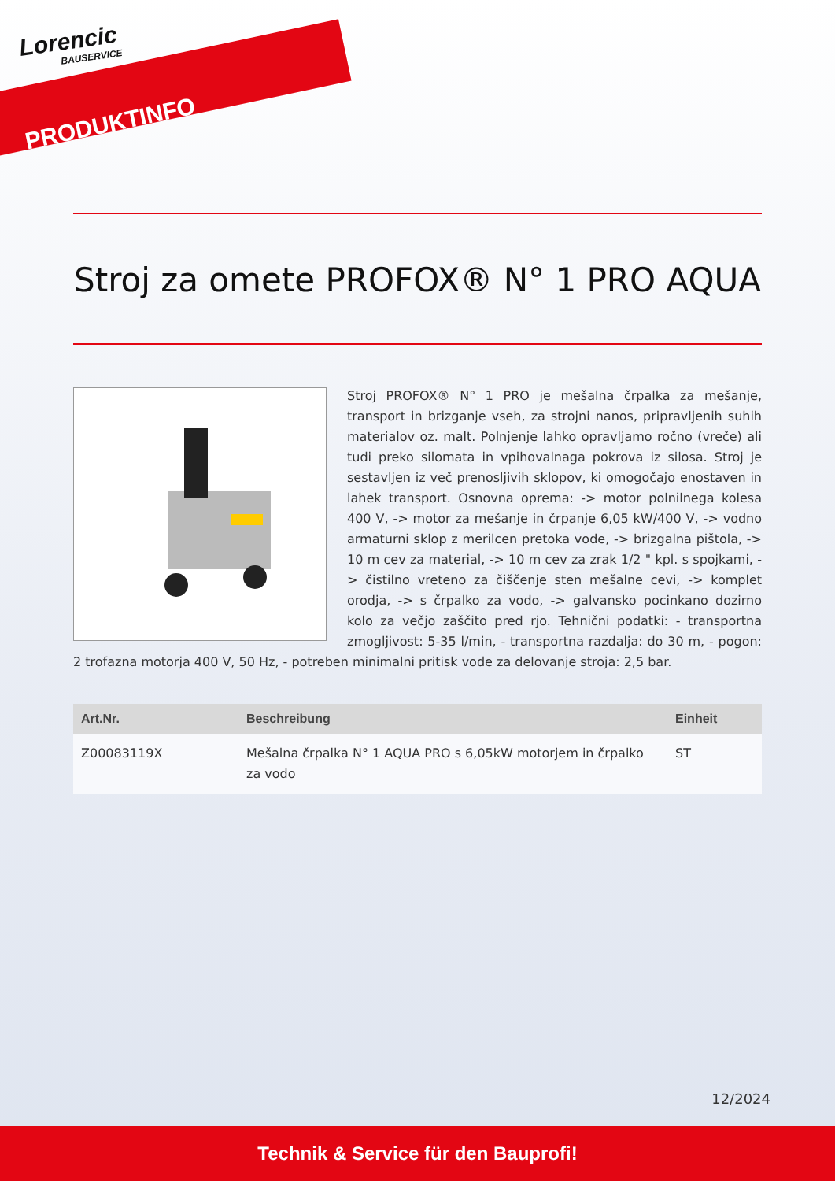Lorencic
BAUSERVICE
PRODUKTINFO
Stroj za omete PROFOX® N° 1 PRO AQUA
Stroj PROFOX® N° 1 PRO je mešalna črpalka za mešanje, transport in brizganje vseh, za strojni nanos, pripravljenih suhih materialov oz. malt. Polnjenje lahko opravljamo ročno (vreče) ali tudi preko silomata in vpihovalnaga pokrova iz silosa. Stroj je sestavljen iz več prenosljivih sklopov, ki omogočajo enostaven in lahek transport. Osnovna oprema: -> motor polnilnega kolesa 400 V, -> motor za mešanje in črpanje 6,05 kW/400 V, -> vodno armaturni sklop z merilcen pretoka vode, -> brizgalna pištola, -> 10 m cev za material, -> 10 m cev za zrak 1/2 " kpl. s spojkami, -> čistilno vreteno za čiščenje sten mešalne cevi, -> komplet orodja, -> s črpalko za vodo, -> galvansko pocinkano dozirno kolo za večjo zaščito pred rjo. Tehnični podatki: - transportna zmogljivost: 5-35 l/min, - transportna razdalja: do 30 m, - pogon: 2 trofazna motorja 400 V, 50 Hz, - potreben minimalni pritisk vode za delovanje stroja: 2,5 bar.
| Art.Nr. | Beschreibung | Einheit |
| --- | --- | --- |
| Z00083119X | Mešalna črpalka N° 1 AQUA PRO s 6,05kW motorjem in črpalko za vodo | ST |
12/2024
Technik & Service für den Bauprofi!